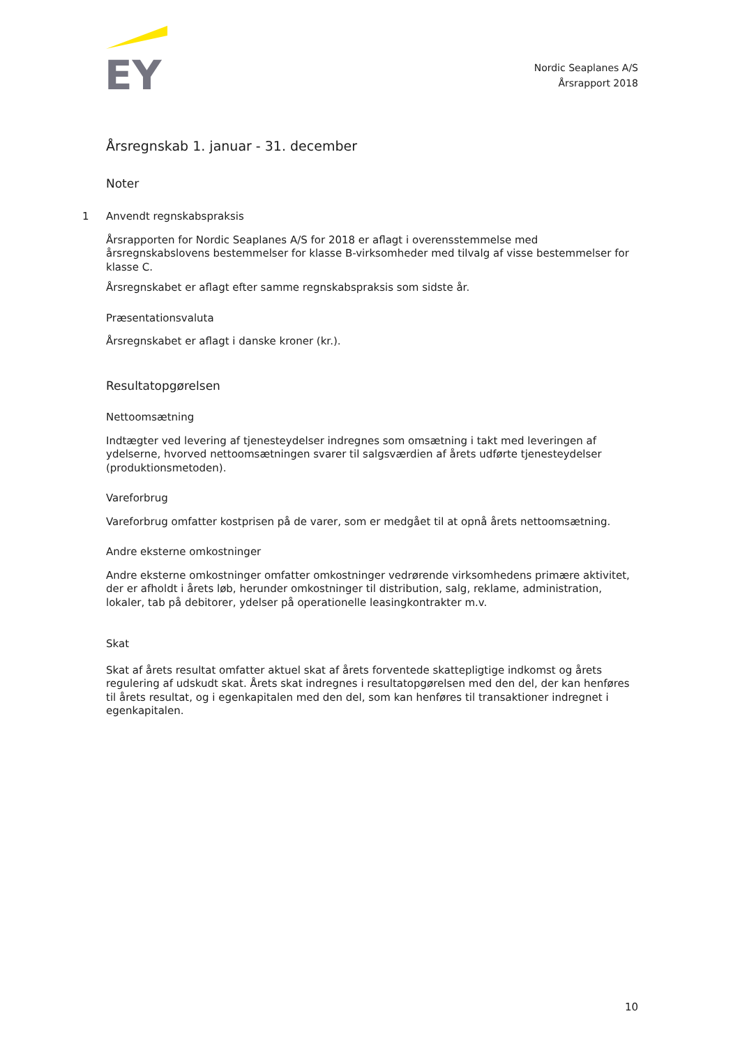EY
Nordic Seaplanes A/S
Årsrapport 2018
Årsregnskab 1. januar - 31. december
Noter
1 Anvendt regnskabspraksis
Årsrapporten for Nordic Seaplanes A/S for 2018 er aflagt i overensstemmelse med årsregnskabslovens bestemmelser for klasse B-virksomheder med tilvalg af visse bestemmelser for klasse C.
Årsregnskabet er aflagt efter samme regnskabspraksis som sidste år.
Præsentationsvaluta
Årsregnskabet er aflagt i danske kroner (kr.).
Resultatopgørelsen
Nettoomsætning
Indtægter ved levering af tjenesteydelser indregnes som omsætning i takt med leveringen af ydelserne, hvorved nettoomsætningen svarer til salgsværdien af årets udførte tjenesteydelser (produktionsmetoden).
Vareforbrug
Vareforbrug omfatter kostprisen på de varer, som er medgået til at opnå årets nettoomsætning.
Andre eksterne omkostninger
Andre eksterne omkostninger omfatter omkostninger vedrørende virksomhedens primære aktivitet, der er afholdt i årets løb, herunder omkostninger til distribution, salg, reklame, administration, lokaler, tab på debitorer, ydelser på operationelle leasingkontrakter m.v.
Skat
Skat af årets resultat omfatter aktuel skat af årets forventede skattepligtige indkomst og årets regulering af udskudt skat. Årets skat indregnes i resultatopgørelsen med den del, der kan henføres til årets resultat, og i egenkapitalen med den del, som kan henføres til transaktioner indregnet i egenkapitalen.
10